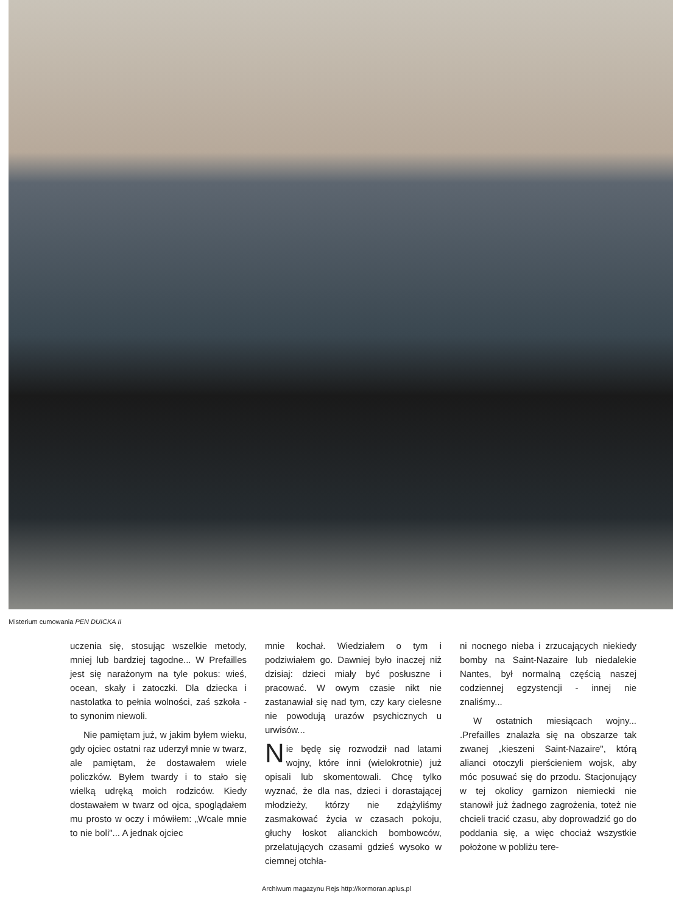Misterium cumowania PEN DUICKA II
uczenia się, stosując wszelkie metody, mniej lub bardziej tagodne... W Prefailles jest się narażonym na tyle pokus: wieś, ocean, skały i zatoczki. Dla dziecka i nastolatka to pełnia wolności, zaś szkoła - to synonim niewoli.
Nie pamiętam już, w jakim byłem wieku, gdy ojciec ostatni raz uderzył mnie w twarz, ale pamiętam, że dostawałem wiele policzków. Byłem twardy i to stało się wielką udręką moich rodziców. Kiedy dostawałem w twarz od ojca, spoglądałem mu prosto w oczy i mówiłem: „Wcale mnie to nie boli"... A jednak ojciec
mnie kochał. Wiedziałem o tym i podziwiałem go. Dawniej było inaczej niż dzisiaj: dzieci miały być posłuszne i pracować. W owym czasie nikt nie zastanawiał się nad tym, czy kary cielesne nie powodują urazów psychicznych u urwisów...
Nie będę się rozwodził nad latami wojny, które inni (wielokrotnie) już opisali lub skomentowali. Chcę tylko wyznać, że dla nas, dzieci i dorastającej młodzieży, którzy nie zdążyliśmy zasmakować życia w czasach pokoju, głuchy łoskot alianckich bombowców, przelatujących czasami gdzieś wysoko w ciemnej otchła-
ni nocnego nieba i zrzucających niekiedy bomby na Saint-Nazaire lub niedalekie Nantes, był normalną częścią naszej codziennej egzystencji - innej nie znaliśmy...
W ostatnich miesiącach wojny... .Prefailles znalazła się na obszarze tak zwanej „kieszeni Saint-Nazaire", którą alianci otoczyli pierścieniem wojsk, aby móc posuwać się do przodu. Stacjonujący w tej okolicy garnizon niemiecki nie stanowił już żadnego zagrożenia, toteż nie chcieli tracić czasu, aby doprowadzić go do poddania się, a więc chociaż wszystkie położone w pobliżu tere-
Archiwum magazynu Rejs http://kormoran.aplus.pl